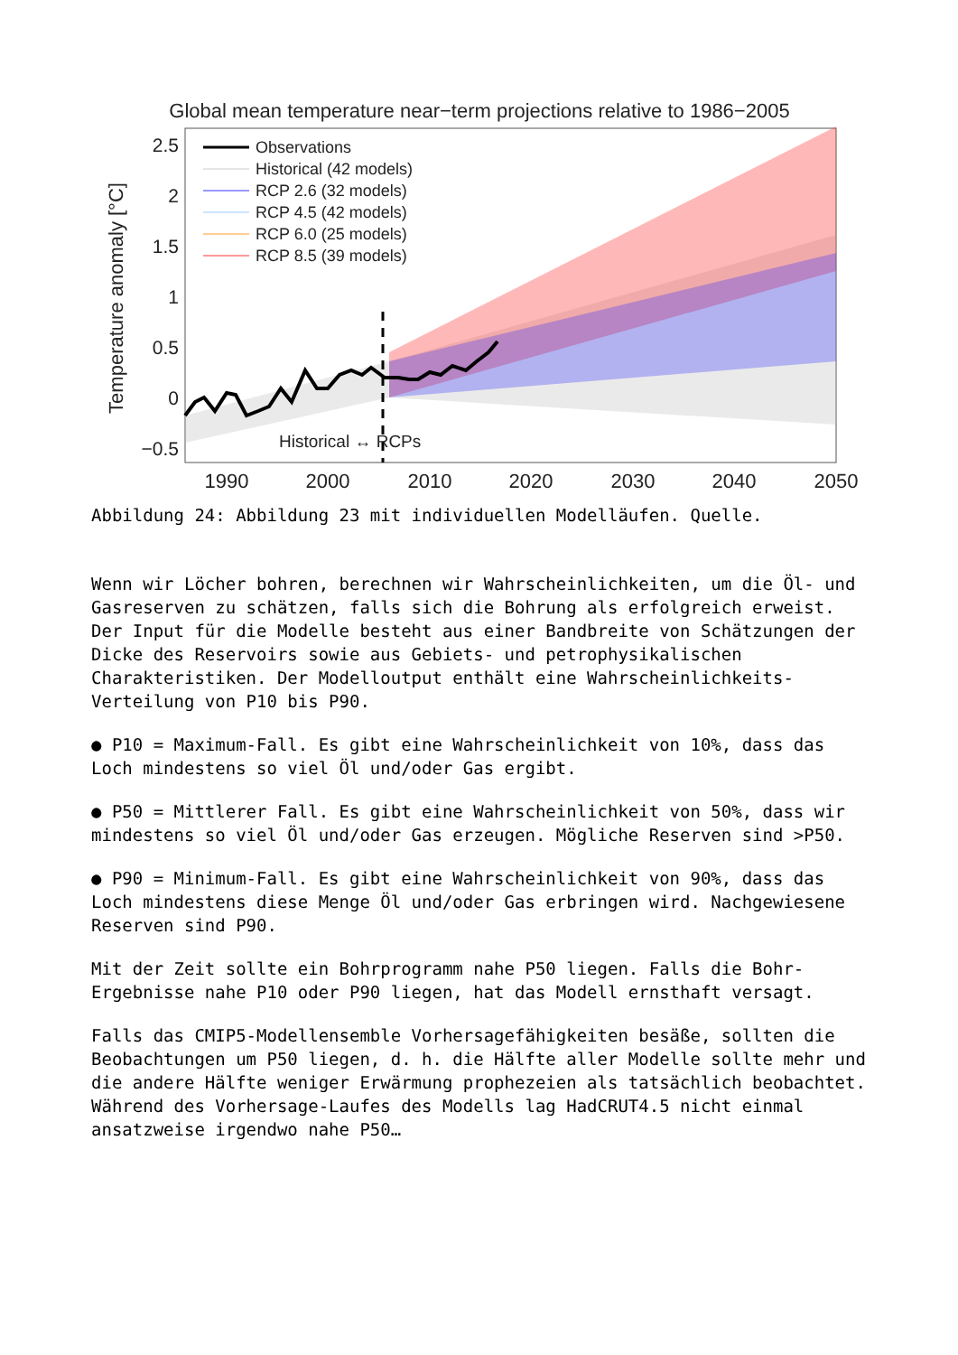Global mean temperature near−term projections relative to 1986−2005
2.5
2
1.5
1
0.5
0
−0.5
Temperature anomaly [°C]
1990
2000
2010
2020
2030
2040
2050
Observations
Historical (42 models)
RCP 2.6 (32 models)
RCP 4.5 (42 models)
RCP 6.0 (25 models)
RCP 8.5 (39 models)
Historical ↔ RCPs
Abbildung 24: Abbildung 23 mit individuellen Modelläufen. Quelle.
Wenn wir Löcher bohren, berechnen wir Wahrscheinlichkeiten, um die Öl- und Gasreserven zu schätzen, falls sich die Bohrung als erfolgreich erweist. Der Input für die Modelle besteht aus einer Bandbreite von Schätzungen der Dicke des Reservoirs sowie aus Gebiets- und petrophysikalischen Charakteristiken. Der Modelloutput enthält eine Wahrscheinlichkeits-Verteilung von P10 bis P90.
● P10 = Maximum-Fall. Es gibt eine Wahrscheinlichkeit von 10%, dass das Loch mindestens so viel Öl und/oder Gas ergibt.
● P50 = Mittlerer Fall. Es gibt eine Wahrscheinlichkeit von 50%, dass wir mindestens so viel Öl und/oder Gas erzeugen. Mögliche Reserven sind >P50.
● P90 = Minimum-Fall. Es gibt eine Wahrscheinlichkeit von 90%, dass das Loch mindestens diese Menge Öl und/oder Gas erbringen wird. Nachgewiesene Reserven sind P90.
Mit der Zeit sollte ein Bohrprogramm nahe P50 liegen. Falls die Bohr-Ergebnisse nahe P10 oder P90 liegen, hat das Modell ernsthaft versagt.
Falls das CMIP5-Modellensemble Vorhersagefähigkeiten besäße, sollten die Beobachtungen um P50 liegen, d. h. die Hälfte aller Modelle sollte mehr und die andere Hälfte weniger Erwärmung prophezeien als tatsächlich beobachtet. Während des Vorhersage-Laufes des Modells lag HadCRUT4.5 nicht einmal ansatzweise irgendwo nahe P50…